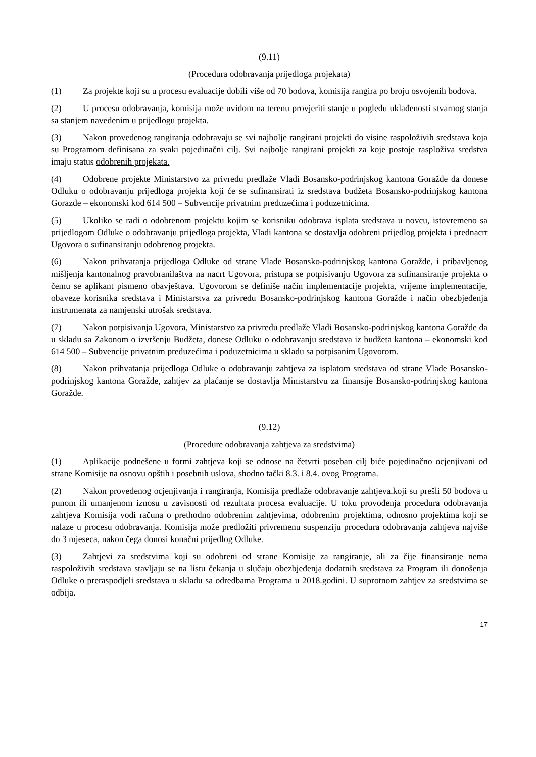(9.11)
(Procedura odobravanja prijedloga projekata)
(1) Za projekte koji su u procesu evaluacije dobili više od 70 bodova, komisija rangira po broju osvojenih bodova.
(2) U procesu odobravanja, komisija može uvidom na terenu provjeriti stanje u pogledu uklađenosti stvarnog stanja sa stanjem navedenim u prijedlogu projekta.
(3) Nakon provedenog rangiranja odobravaju se svi najbolje rangirani projekti do visine raspoloživih sredstava koja su Programom definisana za svaki pojedinačni cilj. Svi najbolje rangirani projekti za koje postoje rasploživa sredstva imaju status odobrenih projekata.
(4) Odobrene projekte Ministarstvo za privredu predlaže Vladi Bosansko-podrinjskog kantona Goražde da donese Odluku o odobravanju prijedloga projekta koji će se sufinansirati iz sredstava budžeta Bosansko-podrinjskog kantona Gorazde – ekonomski kod 614 500 – Subvencije privatnim preduzećima i poduzetnicima.
(5) Ukoliko se radi o odobrenom projektu kojim se korisniku odobrava isplata sredstava u novcu, istovremeno sa prijedlogom Odluke o odobravanju prijedloga projekta, Vladi kantona se dostavlja odobreni prijedlog projekta i prednacrt Ugovora o sufinansiranju odobrenog projekta.
(6) Nakon prihvatanja prijedloga Odluke od strane Vlade Bosansko-podrinjskog kantona Goražde, i pribavljenog mišljenja kantonalnog pravobranilaštva na nacrt Ugovora, pristupa se potpisivanju Ugovora za sufinansiranje projekta o čemu se aplikant pismeno obavještava. Ugovorom se definiše način implementacije projekta, vrijeme implementacije, obaveze korisnika sredstava i Ministarstva za privredu Bosansko-podrinjskog kantona Goražde i način obezbjeđenja instrumenata za namjenski utrošak sredstava.
(7) Nakon potpisivanja Ugovora, Ministarstvo za privredu predlaže Vladi Bosansko-podrinjskog kantona Goražde da u skladu sa Zakonom o izvršenju Budžeta, donese Odluku o odobravanju sredstava iz budžeta kantona – ekonomski kod 614 500 – Subvencije privatnim preduzećima i poduzetnicima u skladu sa potpisanim Ugovorom.
(8) Nakon prihvatanja prijedloga Odluke o odobravanju zahtjeva za isplatom sredstava od strane Vlade Bosansko-podrinjskog kantona Goražde, zahtjev za plaćanje se dostavlja Ministarstvu za finansije Bosansko-podrinjskog kantona Goražde.
(9.12)
(Procedure odobravanja zahtjeva za sredstvima)
(1) Aplikacije podnešene u formi zahtjeva koji se odnose na četvrti poseban cilj biće pojedinačno ocjenjivani od strane Komisije na osnovu opštih i posebnih uslova, shodno tački 8.3. i 8.4. ovog Programa.
(2) Nakon provedenog ocjenjivanja i rangiranja, Komisija predlaže odobravanje zahtjeva.koji su prešli 50 bodova u punom ili umanjenom iznosu u zavisnosti od rezultata procesa evaluacije. U toku provođenja procedura odobravanja zahtjeva Komisija vodi računa o prethodno odobrenim zahtjevima, odobrenim projektima, odnosno projektima koji se nalaze u procesu odobravanja. Komisija može predložiti privremenu suspenziju procedura odobravanja zahtjeva najviše do 3 mjeseca, nakon čega donosi konačni prijedlog Odluke.
(3) Zahtjevi za sredstvima koji su odobreni od strane Komisije za rangiranje, ali za čije finansiranje nema raspoloživih sredstava stavljaju se na listu čekanja u slučaju obezbjeđenja dodatnih sredstava za Program ili donošenja Odluke o preraspodjeli sredstava u skladu sa odredbama Programa u 2018.godini. U suprotnom zahtjev za sredstvima se odbija.
17